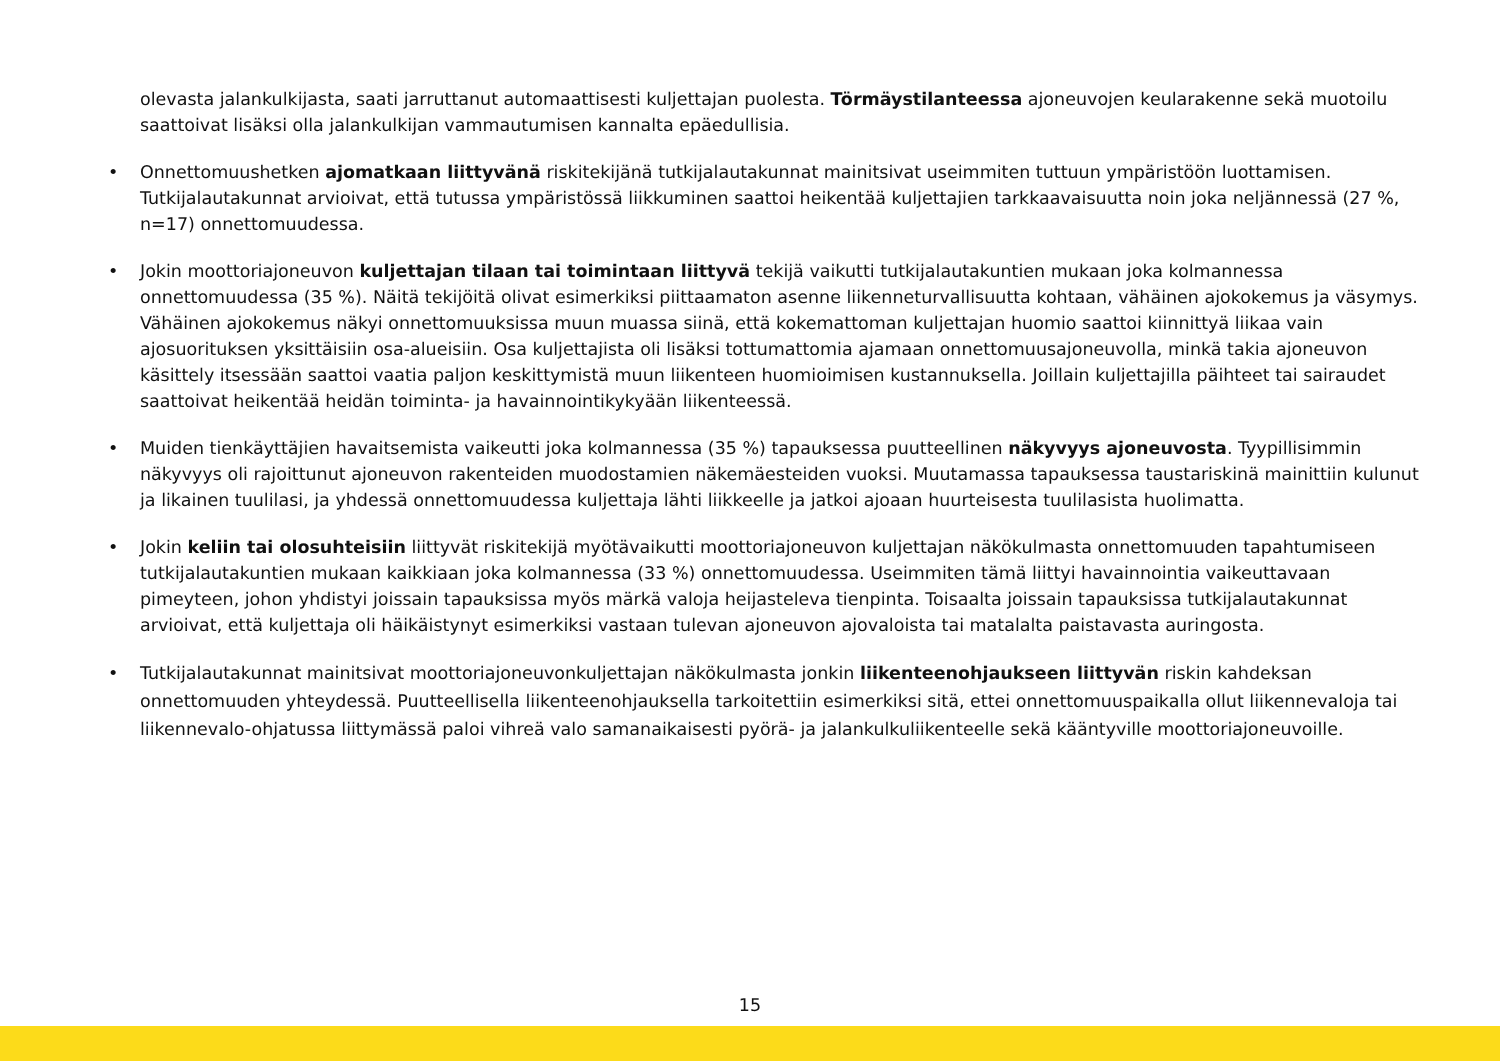olevasta jalankulkijasta, saati jarruttanut automaattisesti kuljettajan puolesta. Törmäystilanteessa ajoneuvojen keularakenne sekä muotoilu saattoivat lisäksi olla jalankulkijan vammautumisen kannalta epäedullisia.
• Onnettomuushetken ajomatkaan liittyvänä riskitekijänä tutkijalautakunnat mainitsivat useimmiten tuttuun ympäristöön luottamisen. Tutkijalautakunnat arvioivat, että tutussa ympäristössä liikkuminen saattoi heikentää kuljettajien tarkkaavaisuutta noin joka neljännessä (27 %, n=17) onnettomuudessa.
• Jokin moottoriajoneuvon kuljettajan tilaan tai toimintaan liittyvä tekijä vaikutti tutkijalautakuntien mukaan joka kolmannessa onnettomuudessa (35 %). Näitä tekijöitä olivat esimerkiksi piittaamaton asenne liikenneturvallisuutta kohtaan, vähäinen ajokokemus ja väsymys. Vähäinen ajokokemus näkyi onnettomuuksissa muun muassa siinä, että kokemattoman kuljettajan huomio saattoi kiinnittyä liikaa vain ajosuorituksen yksittäisiin osa-alueisiin. Osa kuljettajista oli lisäksi tottumattomia ajamaan onnettomuusajoneuvolla, minkä takia ajoneuvon käsittely itsessään saattoi vaatia paljon keskittymistä muun liikenteen huomioimisen kustannuksella. Joillain kuljettajilla päihteet tai sairaudet saattoivat heikentää heidän toiminta- ja havainnointikykyään liikenteessä.
• Muiden tienkäyttäjien havaitsemista vaikeutti joka kolmannessa (35 %) tapauksessa puutteellinen näkyvyys ajoneuvosta. Tyypillisimmin näkyvyys oli rajoittunut ajoneuvon rakenteiden muodostamien näkemäesteiden vuoksi. Muutamassa tapauksessa taustariskinä mainittiin kulunut ja likainen tuulilasi, ja yhdessä onnettomuudessa kuljettaja lähti liikkeelle ja jatkoi ajoaan huurteisesta tuulilasista huolimatta.
• Jokin keliin tai olosuhteisiin liittyvät riskitekijä myötävaikutti moottoriajoneuvon kuljettajan näkökulmasta onnettomuuden tapahtumiseen tutkijalautakuntien mukaan kaikkiaan joka kolmannessa (33 %) onnettomuudessa. Useimmiten tämä liittyi havainnointia vaikeuttavaan pimeyteen, johon yhdistyi joissain tapauksissa myös märkä valoja heijasteleva tienpinta. Toisaalta joissain tapauksissa tutkijalautakunnat arvioivat, että kuljettaja oli häikäistynyt esimerkiksi vastaan tulevan ajoneuvon ajovaloista tai matalalta paistavasta auringosta.
• Tutkijalautakunnat mainitsivat moottoriajoneuvonkuljettajan näkökulmasta jonkin liikenteenohjaukseen liittyvän riskin kahdeksan onnettomuuden yhteydessä. Puutteellisella liikenteenohjauksella tarkoitettiin esimerkiksi sitä, ettei onnettomuuspaikalla ollut liikennevaloja tai liikennevalo-ohjatussa liittymässä paloi vihreä valo samanaikaisesti pyörä- ja jalankulkuliikenteelle sekä kääntyville moottoriajoneuvoille.
15